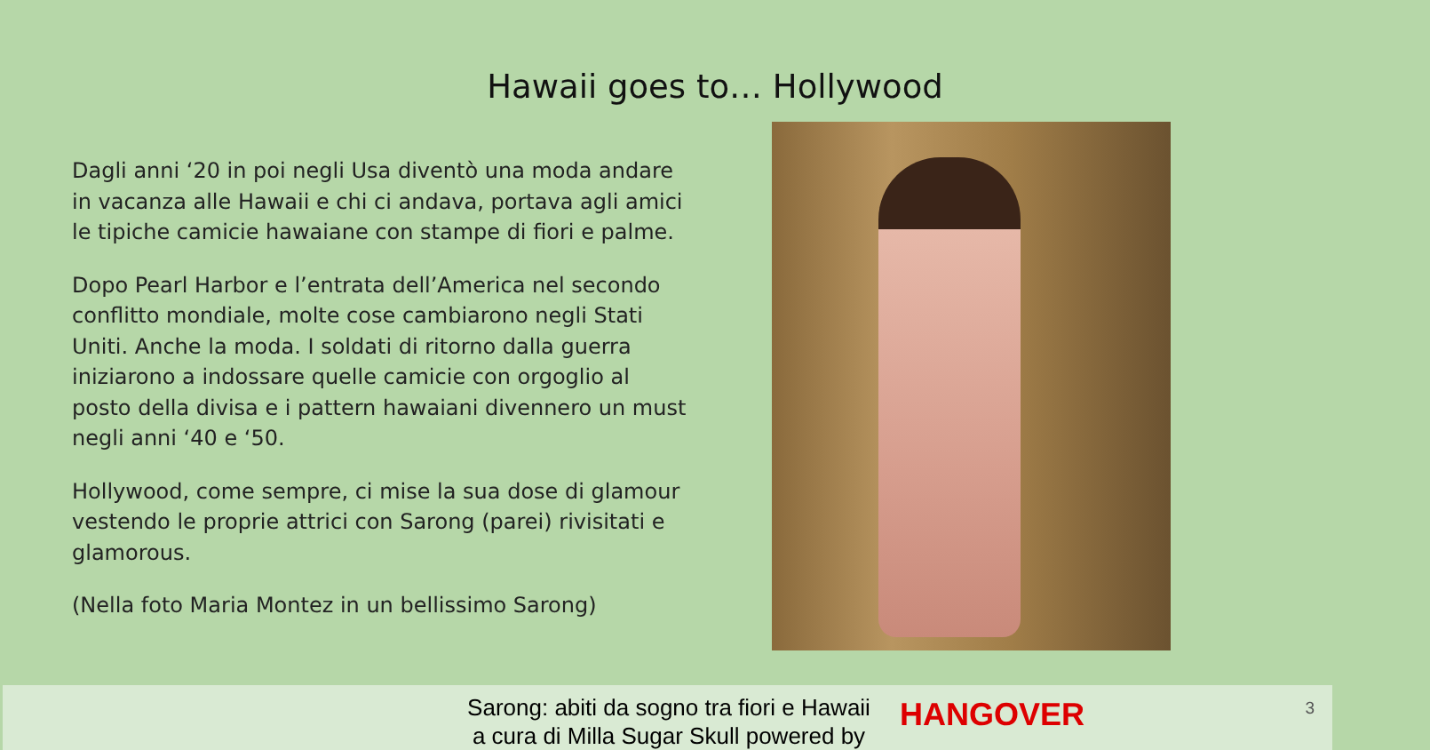Hawaii goes to… Hollywood
Dagli anni ‘20 in poi negli Usa diventò una moda andare in vacanza alle Hawaii e chi ci andava, portava agli amici le tipiche camicie hawaiane con stampe di fiori e palme.
Dopo Pearl Harbor e l’entrata dell’America nel secondo conflitto mondiale, molte cose cambiarono negli Stati Uniti. Anche la moda. I soldati di ritorno dalla guerra iniziarono a indossare quelle camicie con orgoglio al posto della divisa e i pattern hawaiani divennero un must negli anni ‘40 e ‘50.
Hollywood, come sempre, ci mise la sua dose di glamour vestendo le proprie attrici con Sarong (parei) rivisitati e glamorous.
(Nella foto Maria Montez in un bellissimo Sarong)
Sarong: abiti da sogno tra fiori e Hawaii
a cura di Milla Sugar Skull powered by
HANGOVER 3